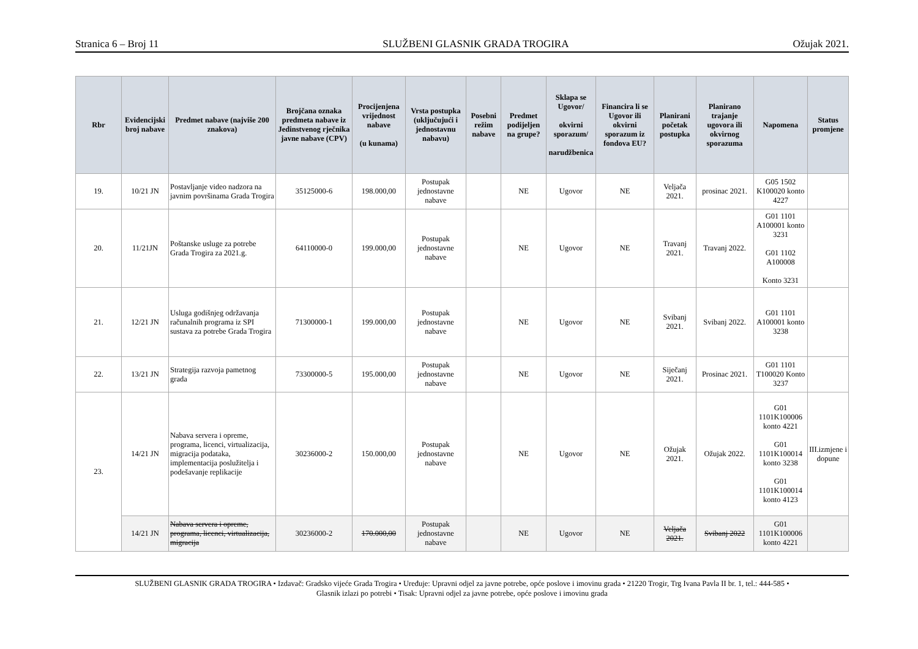Stranica 6 – Broj 11 SLUŽBENI GLASNIK GRADA TROGIRA Ožujak 2021.
| Rbr | Evidencijski broj nabave | Predmet nabave (najviše 200 znakova) | Brojčana oznaka predmeta nabave iz Jedinstvenog rječnika javne nabave (CPV) | Procijenjena vrijednost nabave (u kunama) | Vrsta postupka (uključujući i jednostavnu nabavu) | Posebni režim nabave | Predmet podijeljen na grupe? | Sklapa se Ugovor/ okvirni sporazum/ narudžbenica | Financira li se Ugovor ili okvirni sporazum iz fondova EU? | Planirani početak postupka | Planirano trajanje ugovora ili okvirnog sporazuma | Napomena | Status promjene |
| --- | --- | --- | --- | --- | --- | --- | --- | --- | --- | --- | --- | --- | --- |
| 19. | 10/21 JN | Postavljanje video nadzora na javnim površinama Grada Trogira | 35125000-6 | 198.000,00 | Postupak jednostavne nabave | | NE | Ugovor | NE | Veljača 2021. | prosinac 2021. | G05 1502 K100020 konto 4227 | |
| 20. | 11/21JN | Poštanske usluge za potrebe Grada Trogira za 2021.g. | 64110000-0 | 199.000,00 | Postupak jednostavne nabave | | NE | Ugovor | NE | Travanj 2021. | Travanj 2022. | G01 1101 A100001 konto 3231 G01 1102 A100008 Konto 3231 | |
| 21. | 12/21 JN | Usluga godišnjeg održavanja računalnih programa iz SPI sustava za potrebe Grada Trogira | 71300000-1 | 199.000,00 | Postupak jednostavne nabave | | NE | Ugovor | NE | Svibanj 2021. | Svibanj 2022. | G01 1101 A100001 konto 3238 | |
| 22. | 13/21 JN | Strategija razvoja pametnog grada | 73300000-5 | 195.000,00 | Postupak jednostavne nabave | | NE | Ugovor | NE | Siječanj 2021. | Prosinac 2021. | G01 1101 T100020 Konto 3237 | |
| 23. | 14/21 JN | Nabava servera i opreme, programa, licenci, virtualizacija, migracija podataka, implementacija poslužitelja i podešavanje replikacije | 30236000-2 | 150.000,00 | Postupak jednostavne nabave | | NE | Ugovor | NE | Ožujak 2021. | Ožujak 2022. | G01 1101K100006 konto 4221 G01 1101K100014 konto 3238 G01 1101K100014 konto 4123 | III.izmjene i dopune |
| | 14/21 JN | Nabava servera i opreme, programa, licenci, virtualizacija, migracija | 30236000-2 | 170.000,00 | Postupak jednostavne nabave | | NE | Ugovor | NE | Veljača 2021. | Svibanj 2022 | G01 1101K100006 konto 4221 | |
SLUŽBENI GLASNIK GRADA TROGIRA • Izdavač: Gradsko vijeće Grada Trogira • Uređuje: Upravni odjel za javne potrebe, opće poslove i imovinu grada • 21220 Trogir, Trg Ivana Pavla II br. 1, tel.: 444-585 •
Glasnik izlazi po potrebi • Tisak: Upravni odjel za javne potrebe, opće poslove i imovinu grada